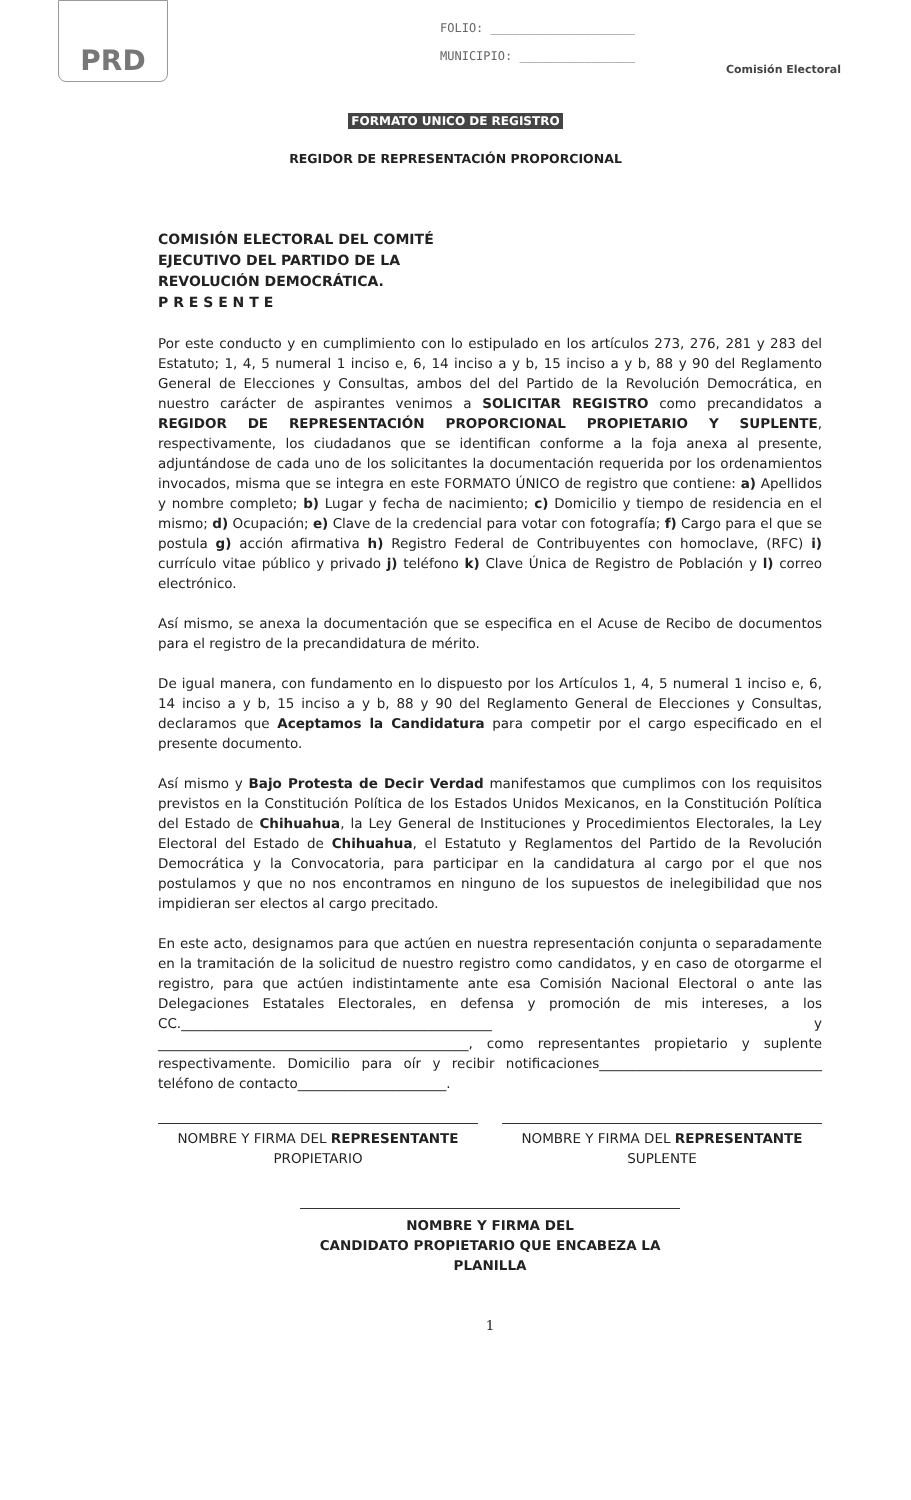PRD
Comisión Electoral
FOLIO: ____________________
MUNICIPIO: ________________
FORMATO UNICO DE REGISTRO
REGIDOR DE REPRESENTACIÓN PROPORCIONAL
COMISIÓN ELECTORAL DEL COMITÉ EJECUTIVO DEL PARTIDO DE LA REVOLUCIÓN DEMOCRÁTICA.
P R E S E N T E
Por este conducto y en cumplimiento con lo estipulado en los artículos 273, 276, 281 y 283 del Estatuto; 1, 4, 5 numeral 1 inciso e, 6, 14 inciso a y b, 15 inciso a y b, 88 y 90 del Reglamento General de Elecciones y Consultas, ambos del del Partido de la Revolución Democrática, en nuestro carácter de aspirantes venimos a SOLICITAR REGISTRO como precandidatos a REGIDOR DE REPRESENTACIÓN PROPORCIONAL PROPIETARIO Y SUPLENTE, respectivamente, los ciudadanos que se identifican conforme a la foja anexa al presente, adjuntándose de cada uno de los solicitantes la documentación requerida por los ordenamientos invocados, misma que se integra en este FORMATO ÚNICO de registro que contiene: a) Apellidos y nombre completo; b) Lugar y fecha de nacimiento; c) Domicilio y tiempo de residencia en el mismo; d) Ocupación; e) Clave de la credencial para votar con fotografía; f) Cargo para el que se postula g) acción afirmativa h) Registro Federal de Contribuyentes con homoclave, (RFC) i) currículo vitae público y privado j) teléfono k) Clave Única de Registro de Población y l) correo electrónico.
Así mismo, se anexa la documentación que se especifica en el Acuse de Recibo de documentos para el registro de la precandidatura de mérito.
De igual manera, con fundamento en lo dispuesto por los Artículos 1, 4, 5 numeral 1 inciso e, 6, 14 inciso a y b, 15 inciso a y b, 88 y 90 del Reglamento General de Elecciones y Consultas, declaramos que Aceptamos la Candidatura para competir por el cargo especificado en el presente documento.
Así mismo y Bajo Protesta de Decir Verdad manifestamos que cumplimos con los requisitos previstos en la Constitución Política de los Estados Unidos Mexicanos, en la Constitución Política del Estado de Chihuahua, la Ley General de Instituciones y Procedimientos Electorales, la Ley Electoral del Estado de Chihuahua, el Estatuto y Reglamentos del Partido de la Revolución Democrática y la Convocatoria, para participar en la candidatura al cargo por el que nos postulamos y que no nos encontramos en ninguno de los supuestos de inelegibilidad que nos impidieran ser electos al cargo precitado.
En este acto, designamos para que actúen en nuestra representación conjunta o separadamente en la tramitación de la solicitud de nuestro registro como candidatos, y en caso de otorgarme el registro, para que actúen indistintamente ante esa Comisión Nacional Electoral o ante las Delegaciones Estatales Electorales, en defensa y promoción de mis intereses, a los CC.______________________________________________ y ______________________________________________, como representantes propietario y suplente respectivamente. Domicilio para oír y recibir notificaciones_________________________________ teléfono de contacto______________________.
NOMBRE Y FIRMA DEL REPRESENTANTE
PROPIETARIO
NOMBRE Y FIRMA DEL REPRESENTANTE
SUPLENTE
NOMBRE Y FIRMA DEL
CANDIDATO PROPIETARIO QUE ENCABEZA LA PLANILLA
1